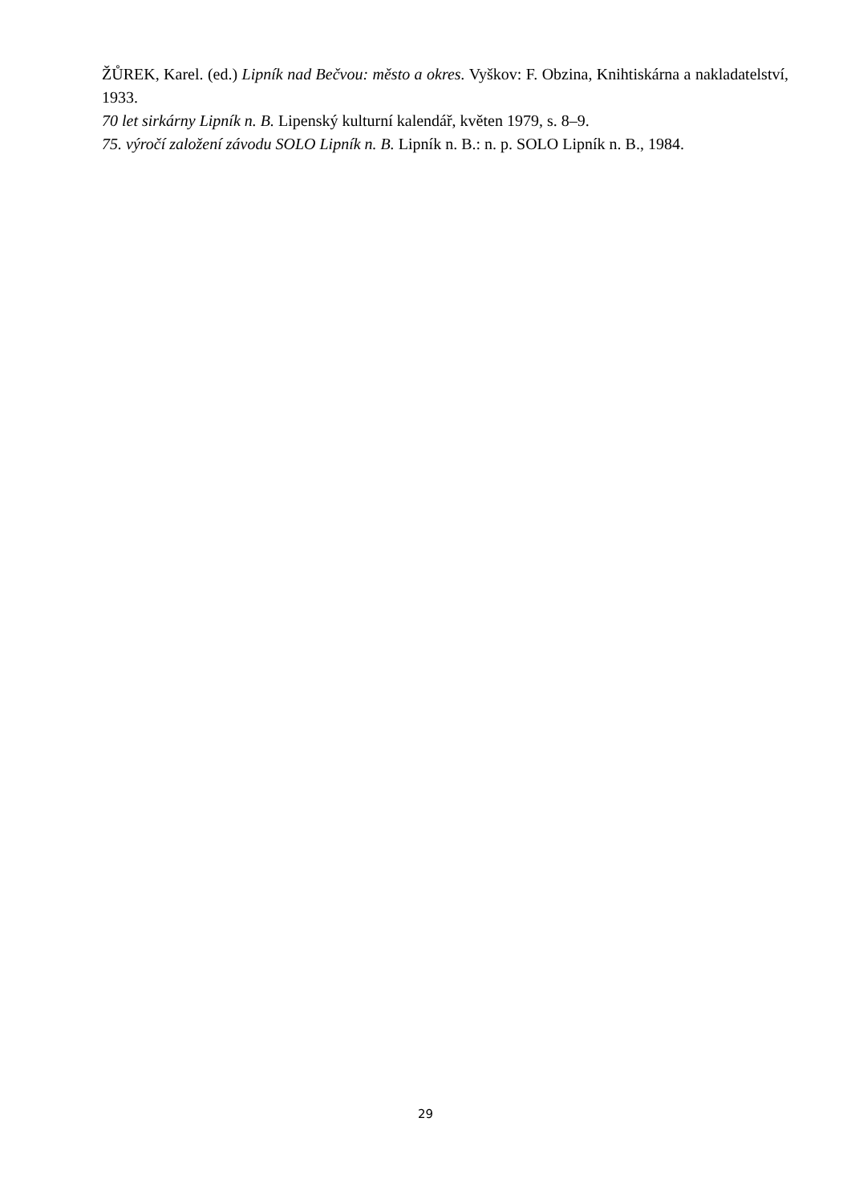ŽŮREK, Karel. (ed.) Lipník nad Bečvou: město a okres. Vyškov: F. Obzina, Knihtiskárna a nakladatelství, 1933.
70 let sirkárny Lipník n. B. Lipenský kulturní kalendář, květen 1979, s. 8–9.
75. výročí založení závodu SOLO Lipník n. B. Lipník n. B.: n. p. SOLO Lipník n. B., 1984.
29